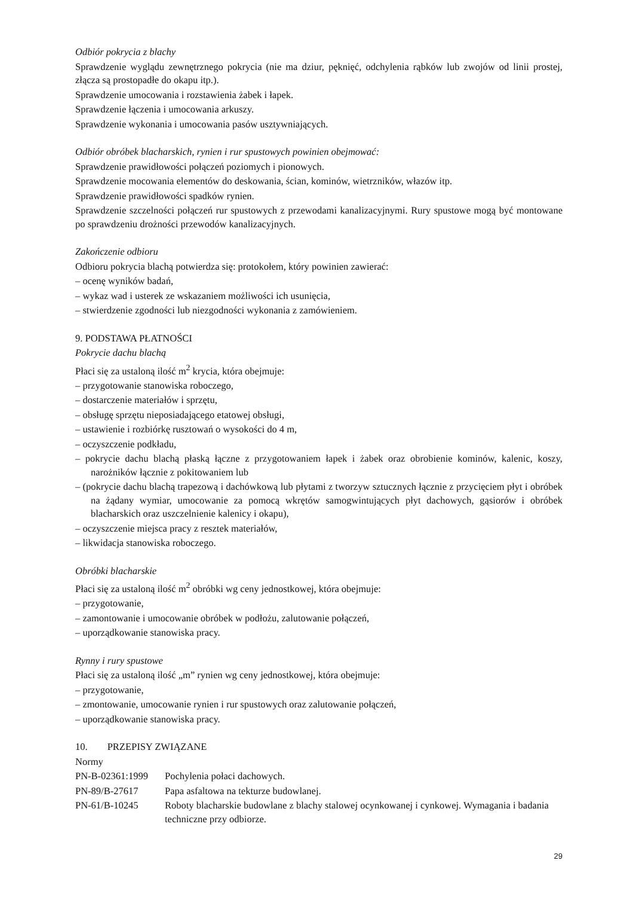Odbiór pokrycia z blachy
Sprawdzenie wyglądu zewnętrznego pokrycia (nie ma dziur, pęknięć, odchylenia rąbków lub zwojów od linii prostej, złącza są prostopadłe do okapu itp.).
Sprawdzenie umocowania i rozstawienia żabek i łapek.
Sprawdzenie łączenia i umocowania arkuszy.
Sprawdzenie wykonania i umocowania pasów usztywniających.
Odbiór obróbek blacharskich, rynien i rur spustowych powinien obejmować:
Sprawdzenie prawidłowości połączeń poziomych i pionowych.
Sprawdzenie mocowania elementów do deskowania, ścian, kominów, wietrzników, włazów itp.
Sprawdzenie prawidłowości spadków rynien.
Sprawdzenie szczelności połączeń rur spustowych z przewodami kanalizacyjnymi. Rury spustowe mogą być montowane po sprawdzeniu drożności przewodów kanalizacyjnych.
Zakończenie odbioru
Odbioru pokrycia blachą potwierdza się: protokołem, który powinien zawierać:
– ocenę wyników badań,
– wykaz wad i usterek ze wskazaniem możliwości ich usunięcia,
– stwierdzenie zgodności lub niezgodności wykonania z zamówieniem.
9. PODSTAWA PŁATNOŚCI
Pokrycie dachu blachą
Płaci się za ustaloną ilość m<sup>2</sup> krycia, która obejmuje:
– przygotowanie stanowiska roboczego,
– dostarczenie materiałów i sprzętu,
– obsługę sprzętu nieposiadającego etatowej obsługi,
– ustawienie i rozbiórkę rusztowań o wysokości do 4 m,
– oczyszczenie podkładu,
– pokrycie dachu blachą płaską łączne z przygotowaniem łapek i żabek oraz obrobienie kominów, kalenic, koszy, narożników łącznie z pokitowaniem lub
– (pokrycie dachu blachą trapezową i dachówkową lub płytami z tworzyw sztucznych łącznie z przycięciem płyt i obróbek na żądany wymiar, umocowanie za pomocą wkrętów samogwintujących płyt dachowych, gąsiorów i obróbek blacharskich oraz uszczelnienie kalenicy i okapu),
– oczyszczenie miejsca pracy z resztek materiałów,
– likwidacja stanowiska roboczego.
Obróbki blacharskie
Płaci się za ustaloną ilość m<sup>2</sup> obróbki wg ceny jednostkowej, która obejmuje:
– przygotowanie,
– zamontowanie i umocowanie obróbek w podłożu, zalutowanie połączeń,
– uporządkowanie stanowiska pracy.
Rynny i rury spustowe
Płaci się za ustaloną ilość „m” rynien wg ceny jednostkowej, która obejmuje:
– przygotowanie,
– zmontowanie, umocowanie rynien i rur spustowych oraz zalutowanie połączeń,
– uporządkowanie stanowiska pracy.
10. PRZEPISY ZWIĄZANE
Normy
| PN-B-02361:1999 | Pochylenia połaci dachowych. |
| PN-89/B-27617 | Papa asfaltowa na tekturze budowlanej. |
| PN-61/B-10245 | Roboty blacharskie budowlane z blachy stalowej ocynkowanej i cynkowej. Wymagania i badania techniczne przy odbiorze. |
29